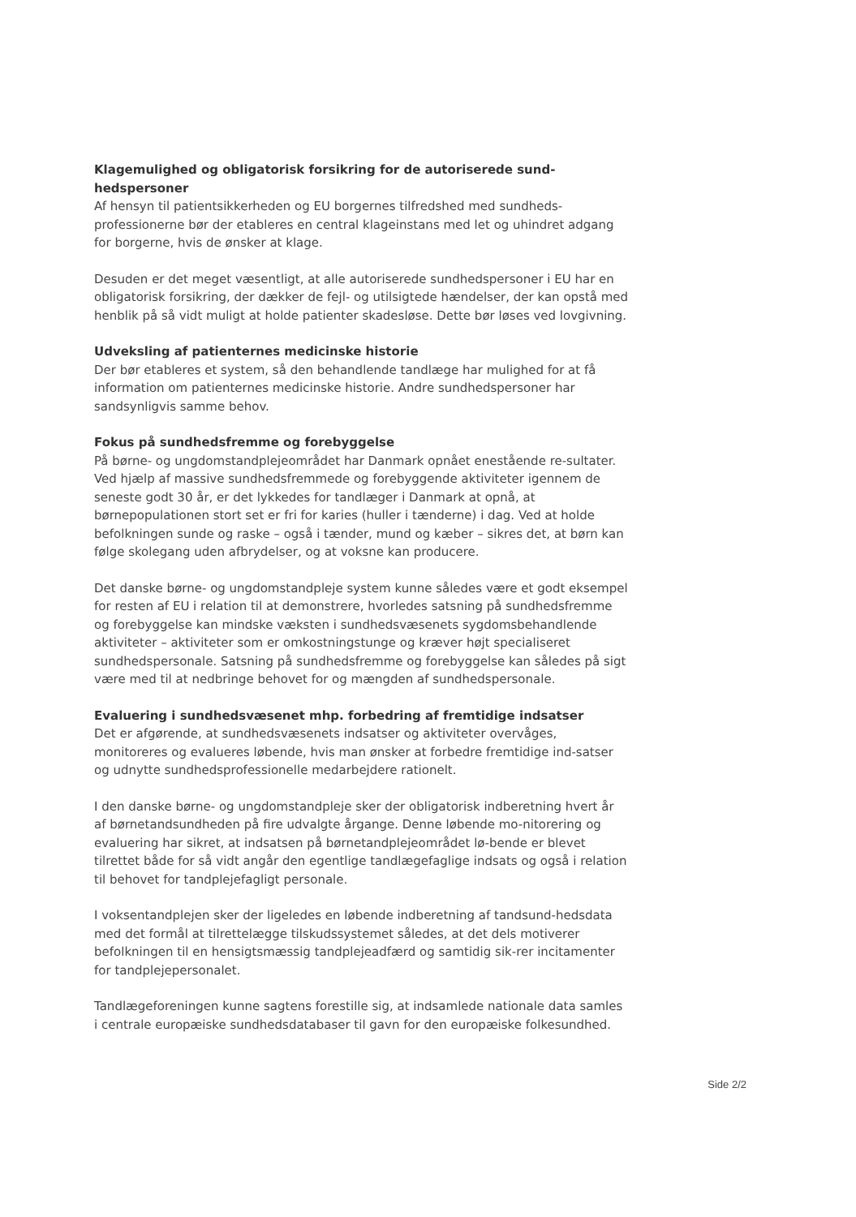Klagemulighed og obligatorisk forsikring for de autoriserede sund-hedspersoner
Af hensyn til patientsikkerheden og EU borgernes tilfredshed med sundheds-professionerne bør der etableres en central klageinstans med let og uhindret adgang for borgerne, hvis de ønsker at klage.
Desuden er det meget væsentligt, at alle autoriserede sundhedspersoner i EU har en obligatorisk forsikring, der dækker de fejl- og utilsigtede hændelser, der kan opstå med henblik på så vidt muligt at holde patienter skadesløse. Dette bør løses ved lovgivning.
Udveksling af patienternes medicinske historie
Der bør etableres et system, så den behandlende tandlæge har mulighed for at få information om patienternes medicinske historie. Andre sundhedspersoner har sandsynligvis samme behov.
Fokus på sundhedsfremme og forebyggelse
På børne- og ungdomstandplejeområdet har Danmark opnået enestående re-sultater. Ved hjælp af massive sundhedsfremmede og forebyggende aktiviteter igennem de seneste godt 30 år, er det lykkedes for tandlæger i Danmark at opnå, at børnepopulationen stort set er fri for karies (huller i tænderne) i dag. Ved at holde befolkningen sunde og raske – også i tænder, mund og kæber – sikres det, at børn kan følge skolegang uden afbrydelser, og at voksne kan producere.
Det danske børne- og ungdomstandpleje system kunne således være et godt eksempel for resten af EU i relation til at demonstrere, hvorledes satsning på sundhedsfremme og forebyggelse kan mindske væksten i sundhedsvæsenets sygdomsbehandlende aktiviteter – aktiviteter som er omkostningstunge og kræver højt specialiseret sundhedspersonale. Satsning på sundhedsfremme og forebyggelse kan således på sigt være med til at nedbringe behovet for og mængden af sundhedspersonale.
Evaluering i sundhedsvæsenet mhp. forbedring af fremtidige indsatser
Det er afgørende, at sundhedsvæsenets indsatser og aktiviteter overvåges, monitoreres og evalueres løbende, hvis man ønsker at forbedre fremtidige ind-satser og udnytte sundhedsprofessionelle medarbejdere rationelt.
I den danske børne- og ungdomstandpleje sker der obligatorisk indberetning hvert år af børnetandsundheden på fire udvalgte årgange. Denne løbende mo-nitorering og evaluering har sikret, at indsatsen på børnetandplejeområdet lø-bende er blevet tilrettet både for så vidt angår den egentlige tandlægefaglige indsats og også i relation til behovet for tandplejefagligt personale.
I voksentandplejen sker der ligeledes en løbende indberetning af tandsund-hedsdata med det formål at tilrettelægge tilskudssystemet således, at det dels motiverer befolkningen til en hensigtsmæssig tandplejeadfærd og samtidig sik-rer incitamenter for tandplejepersonalet.
Tandlægeforeningen kunne sagtens forestille sig, at indsamlede nationale data samles i centrale europæiske sundhedsdatabaser til gavn for den europæiske folkesundhed.
Side 2/2